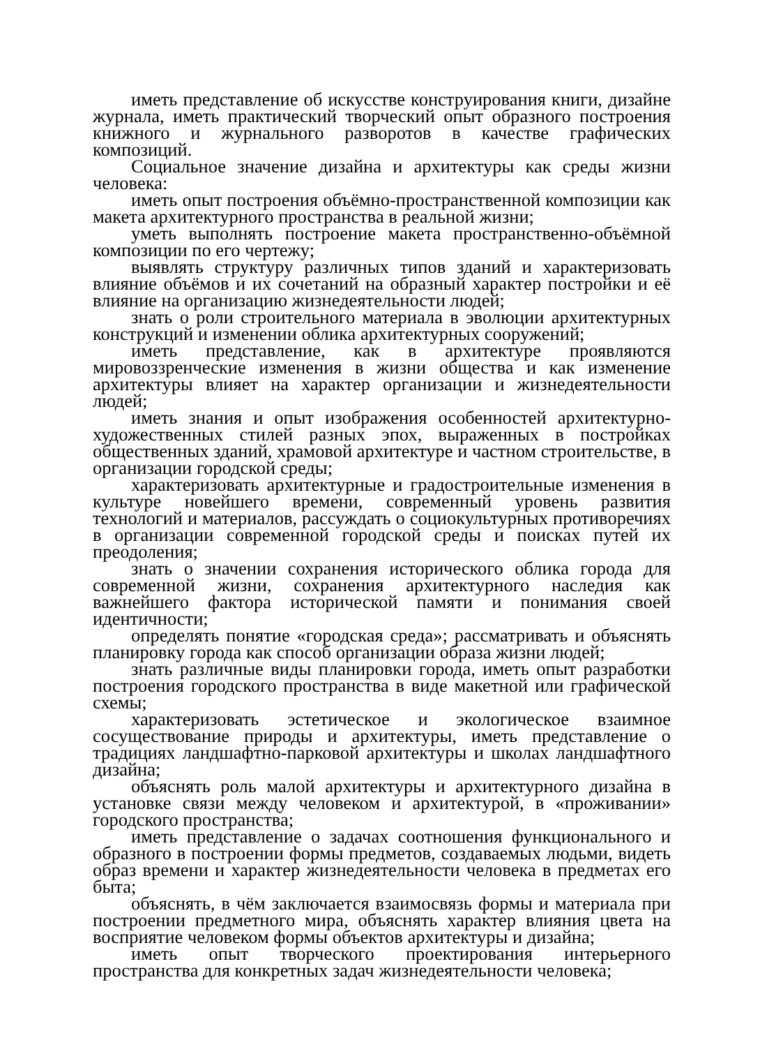иметь представление об искусстве конструирования книги, дизайне журнала, иметь практический творческий опыт образного построения книжного и журнального разворотов в качестве графических композиций.
Социальное значение дизайна и архитектуры как среды жизни человека:
иметь опыт построения объёмно-пространственной композиции как макета архитектурного пространства в реальной жизни;
уметь выполнять построение макета пространственно-объёмной композиции по его чертежу;
выявлять структуру различных типов зданий и характеризовать влияние объёмов и их сочетаний на образный характер постройки и её влияние на организацию жизнедеятельности людей;
знать о роли строительного материала в эволюции архитектурных конструкций и изменении облика архитектурных сооружений;
иметь представление, как в архитектуре проявляются мировоззренческие изменения в жизни общества и как изменение архитектуры влияет на характер организации и жизнедеятельности людей;
иметь знания и опыт изображения особенностей архитектурно-художественных стилей разных эпох, выраженных в постройках общественных зданий, храмовой архитектуре и частном строительстве, в организации городской среды;
характеризовать архитектурные и градостроительные изменения в культуре новейшего времени, современный уровень развития технологий и материалов, рассуждать о социокультурных противоречиях в организации современной городской среды и поисках путей их преодоления;
знать о значении сохранения исторического облика города для современной жизни, сохранения архитектурного наследия как важнейшего фактора исторической памяти и понимания своей идентичности;
определять понятие «городская среда»; рассматривать и объяснять планировку города как способ организации образа жизни людей;
знать различные виды планировки города, иметь опыт разработки построения городского пространства в виде макетной или графической схемы;
характеризовать эстетическое и экологическое взаимное сосуществование природы и архитектуры, иметь представление о традициях ландшафтно-парковой архитектуры и школах ландшафтного дизайна;
объяснять роль малой архитектуры и архитектурного дизайна в установке связи между человеком и архитектурой, в «проживании» городского пространства;
иметь представление о задачах соотношения функционального и образного в построении формы предметов, создаваемых людьми, видеть образ времени и характер жизнедеятельности человека в предметах его быта;
объяснять, в чём заключается взаимосвязь формы и материала при построении предметного мира, объяснять характер влияния цвета на восприятие человеком формы объектов архитектуры и дизайна;
иметь опыт творческого проектирования интерьерного пространства для конкретных задач жизнедеятельности человека;